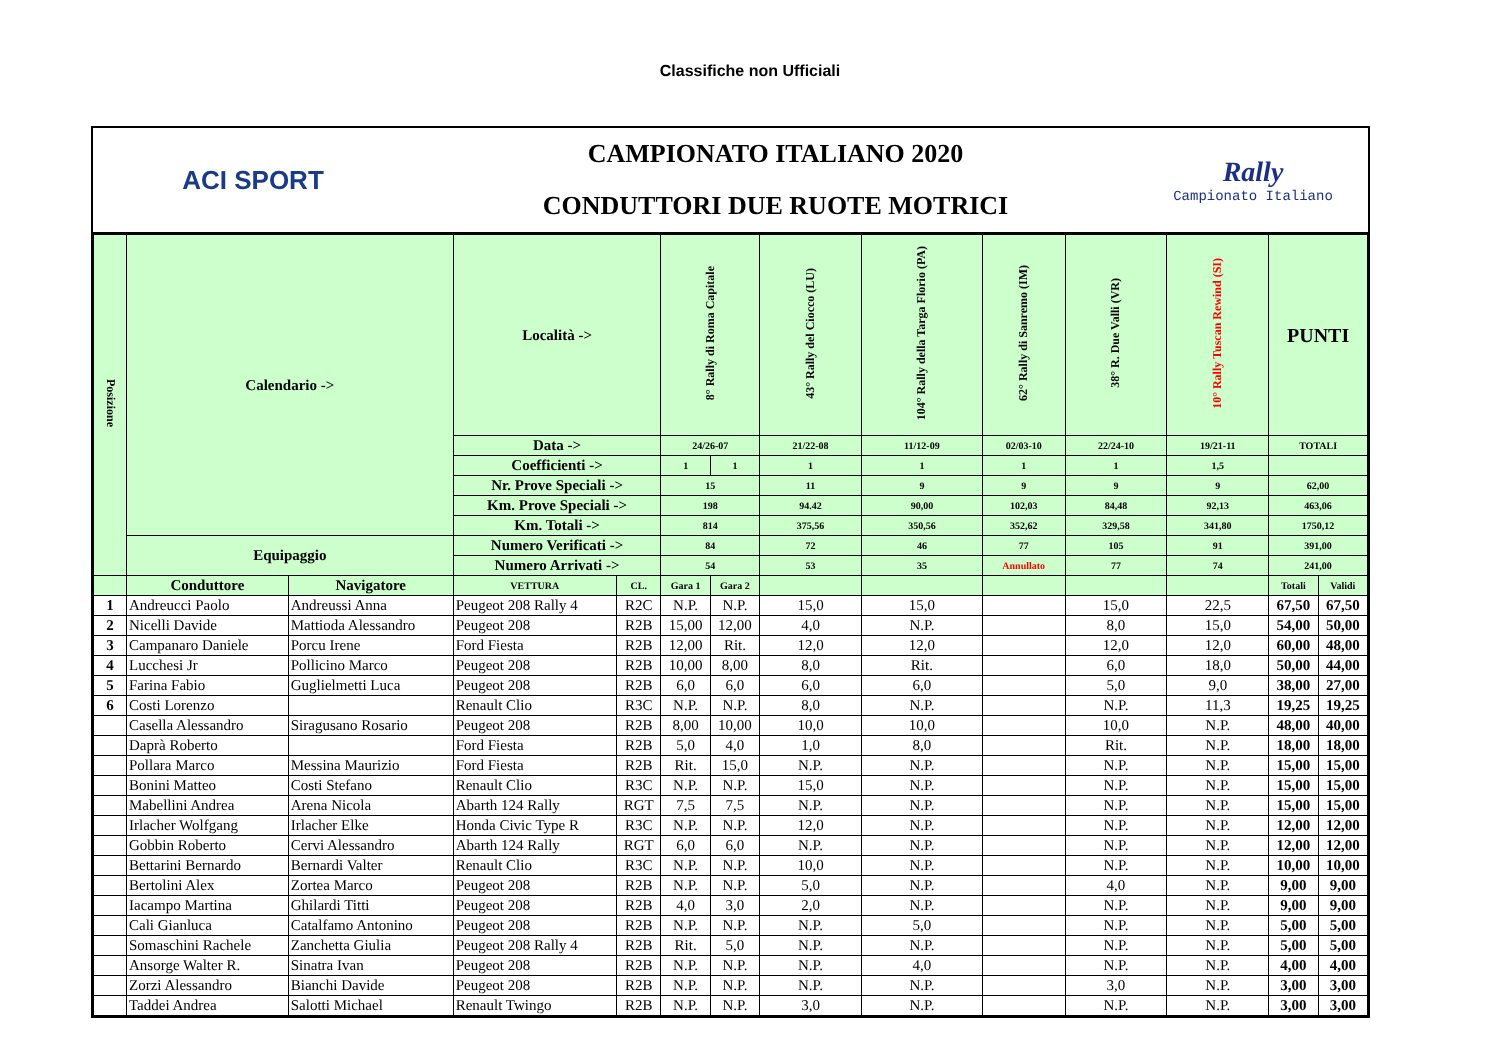Classifiche non Ufficiali
ACI SPORT
CAMPIONATO ITALIANO 2020
CONDUTTORI DUE RUOTE MOTRICI
Rally
Campionato Italiano
| Posizione | Calendario -> | | Località -> | | 8° Rally di Roma Capitale | | 43° Rally del Ciocco (LU) | 104° Rally della Targa Florio (PA) | 62° Rally di Sanremo (IM) | 38° R. Due Valli (VR) | 10° Rally Tuscan Rewind (SI) | PUNTI | |
| | | | Data -> | | 24/26-07 | | 21/22-08 | 11/12-09 | 02/03-10 | 22/24-10 | 19/21-11 | TOTALI | |
| | | | Coefficienti -> | | 1 | 1 | 1 | 1 | 1 | 1 | 1,5 | | |
| | | | Nr. Prove Speciali -> | | 15 | | 11 | 9 | 9 | 9 | 9 | 62,00 | |
| | | | Km. Prove Speciali -> | | 198 | | 94.42 | 90,00 | 102,03 | 84,48 | 92,13 | 463,06 | |
| | | | Km. Totali -> | | 814 | | 375,56 | 350,56 | 352,62 | 329,58 | 341,80 | 1750,12 | |
| | Equipaggio | | Numero Verificati -> | | 84 | | 72 | 46 | 77 | 105 | 91 | 391,00 | |
| | | | Numero Arrivati -> | | 54 | | 53 | 35 | Annullato | 77 | 74 | 241,00 | |
| | Conduttore | Navigatore | VETTURA | CL. | Gara 1 | Gara 2 | | | | | | Totali | Validi |
| 1 | Andreucci Paolo | Andreussi Anna | Peugeot 208 Rally 4 | R2C | N.P. | N.P. | 15,0 | 15,0 | | 15,0 | 22,5 | 67,50 | 67,50 |
| 2 | Nicelli Davide | Mattioda Alessandro | Peugeot 208 | R2B | 15,00 | 12,00 | 4,0 | N.P. | | 8,0 | 15,0 | 54,00 | 50,00 |
| 3 | Campanaro Daniele | Porcu Irene | Ford Fiesta | R2B | 12,00 | Rit. | 12,0 | 12,0 | | 12,0 | 12,0 | 60,00 | 48,00 |
| 4 | Lucchesi Jr | Pollicino Marco | Peugeot 208 | R2B | 10,00 | 8,00 | 8,0 | Rit. | | 6,0 | 18,0 | 50,00 | 44,00 |
| 5 | Farina Fabio | Guglielmetti Luca | Peugeot 208 | R2B | 6,0 | 6,0 | 6,0 | 6,0 | | 5,0 | 9,0 | 38,00 | 27,00 |
| 6 | Costi Lorenzo | | Renault Clio | R3C | N.P. | N.P. | 8,0 | N.P. | | N.P. | 11,3 | 19,25 | 19,25 |
| | Casella Alessandro | Siragusano Rosario | Peugeot 208 | R2B | 8,00 | 10,00 | 10,0 | 10,0 | | 10,0 | N.P. | 48,00 | 40,00 |
| | Daprà Roberto | | Ford Fiesta | R2B | 5,0 | 4,0 | 1,0 | 8,0 | | Rit. | N.P. | 18,00 | 18,00 |
| | Pollara Marco | Messina Maurizio | Ford Fiesta | R2B | Rit. | 15,0 | N.P. | N.P. | | N.P. | N.P. | 15,00 | 15,00 |
| | Bonini Matteo | Costi Stefano | Renault Clio | R3C | N.P. | N.P. | 15,0 | N.P. | | N.P. | N.P. | 15,00 | 15,00 |
| | Mabellini Andrea | Arena Nicola | Abarth 124 Rally | RGT | 7,5 | 7,5 | N.P. | N.P. | | N.P. | N.P. | 15,00 | 15,00 |
| | Irlacher Wolfgang | Irlacher Elke | Honda Civic Type R | R3C | N.P. | N.P. | 12,0 | N.P. | | N.P. | N.P. | 12,00 | 12,00 |
| | Gobbin Roberto | Cervi Alessandro | Abarth 124 Rally | RGT | 6,0 | 6,0 | N.P. | N.P. | | N.P. | N.P. | 12,00 | 12,00 |
| | Bettarini Bernardo | Bernardi Valter | Renault Clio | R3C | N.P. | N.P. | 10,0 | N.P. | | N.P. | N.P. | 10,00 | 10,00 |
| | Bertolini Alex | Zortea Marco | Peugeot 208 | R2B | N.P. | N.P. | 5,0 | N.P. | | 4,0 | N.P. | 9,00 | 9,00 |
| | Iacampo Martina | Ghilardi Titti | Peugeot 208 | R2B | 4,0 | 3,0 | 2,0 | N.P. | | N.P. | N.P. | 9,00 | 9,00 |
| | Cali Gianluca | Catalfamo Antonino | Peugeot 208 | R2B | N.P. | N.P. | N.P. | 5,0 | | N.P. | N.P. | 5,00 | 5,00 |
| | Somaschini Rachele | Zanchetta Giulia | Peugeot 208 Rally 4 | R2B | Rit. | 5,0 | N.P. | N.P. | | N.P. | N.P. | 5,00 | 5,00 |
| | Ansorge Walter R. | Sinatra Ivan | Peugeot 208 | R2B | N.P. | N.P. | N.P. | 4,0 | | N.P. | N.P. | 4,00 | 4,00 |
| | Zorzi Alessandro | Bianchi Davide | Peugeot 208 | R2B | N.P. | N.P. | N.P. | N.P. | | 3,0 | N.P. | 3,00 | 3,00 |
| | Taddei Andrea | Salotti Michael | Renault Twingo | R2B | N.P. | N.P. | 3,0 | N.P. | | N.P. | N.P. | 3,00 | 3,00 |